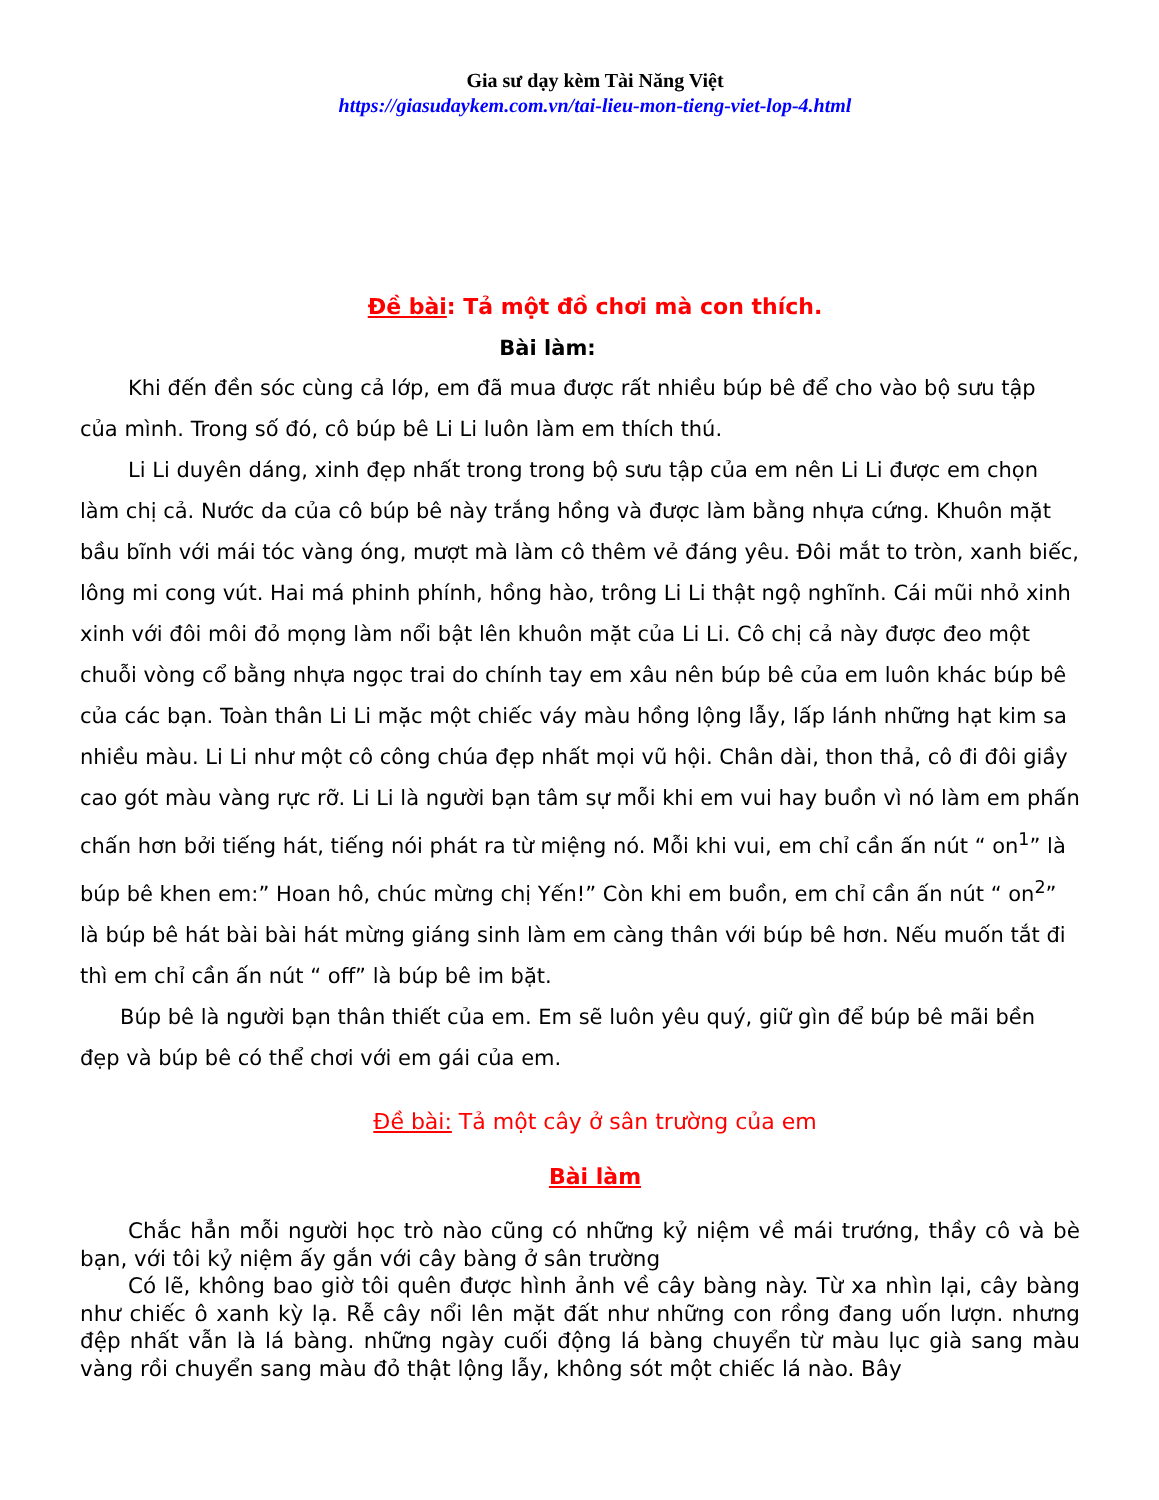Gia sư dạy kèm Tài Năng Việt
https://giasudaykem.com.vn/tai-lieu-mon-tieng-viet-lop-4.html
Đề bài: Tả một đồ chơi mà con thích.
Bài làm:
Khi đến đền sóc cùng cả lớp, em đã mua được rất nhiều búp bê để cho vào bộ sưu tập của mình. Trong số đó, cô búp bê Li Li luôn làm em thích thú.
Li Li duyên dáng, xinh đẹp nhất trong trong bộ sưu tập của em nên Li Li được em chọn làm chị cả. Nước da của cô búp bê này trắng hồng và được làm bằng nhựa cứng. Khuôn mặt bầu bĩnh với mái tóc vàng óng, mượt mà làm cô thêm vẻ đáng yêu. Đôi mắt to tròn, xanh biếc, lông mi cong vút. Hai má phinh phính, hồng hào, trông Li Li thật ngộ nghĩnh. Cái mũi nhỏ xinh xinh với đôi môi đỏ mọng làm nổi bật lên khuôn mặt của Li Li. Cô chị cả này được đeo một chuỗi vòng cổ bằng nhựa ngọc trai do chính tay em xâu nên búp bê của em luôn khác búp bê của các bạn. Toàn thân Li Li mặc một chiếc váy màu hồng lộng lẫy, lấp lánh những hạt kim sa nhiều màu. Li Li như một cô công chúa đẹp nhất mọi vũ hội. Chân dài, thon thả, cô đi đôi giầy cao gót màu vàng rực rỡ. Li Li là người bạn tâm sự mỗi khi em vui hay buồn vì nó làm em phấn chấn hơn bởi tiếng hát, tiếng nói phát ra từ miệng nó. Mỗi khi vui, em chỉ cần ấn nút “ on<sup>1</sup>” là búp bê khen em:” Hoan hô, chúc mừng chị Yến!” Còn khi em buồn, em chỉ cần ấn nút “ on<sup>2</sup>” là búp bê hát bài bài hát mừng giáng sinh làm em càng thân với búp bê hơn. Nếu muốn tắt đi thì em chỉ cần ấn nút “ off” là búp bê im bặt.
Búp bê là người bạn thân thiết của em. Em sẽ luôn yêu quý, giữ gìn để búp bê mãi bền đẹp và búp bê có thể chơi với em gái của em.
Đề bài: Tả một cây ở sân trường của em
Bài làm
Chắc hẳn mỗi người học trò nào cũng có những kỷ niệm về mái trướng, thầy cô và bè bạn, với tôi kỷ niệm ấy gắn với cây bàng ở sân trường
Có lẽ, không bao giờ tôi quên được hình ảnh về cây bàng này. Từ xa nhìn lại, cây bàng như chiếc ô xanh kỳ lạ. Rễ cây nổi lên mặt đất như những con rồng đang uốn lượn. nhưng đệp nhất vẫn là lá bàng. những ngày cuối động lá bàng chuyển từ màu lục già sang màu vàng rồi chuyển sang màu đỏ thật lộng lẫy, không sót một chiếc lá nào. Bây